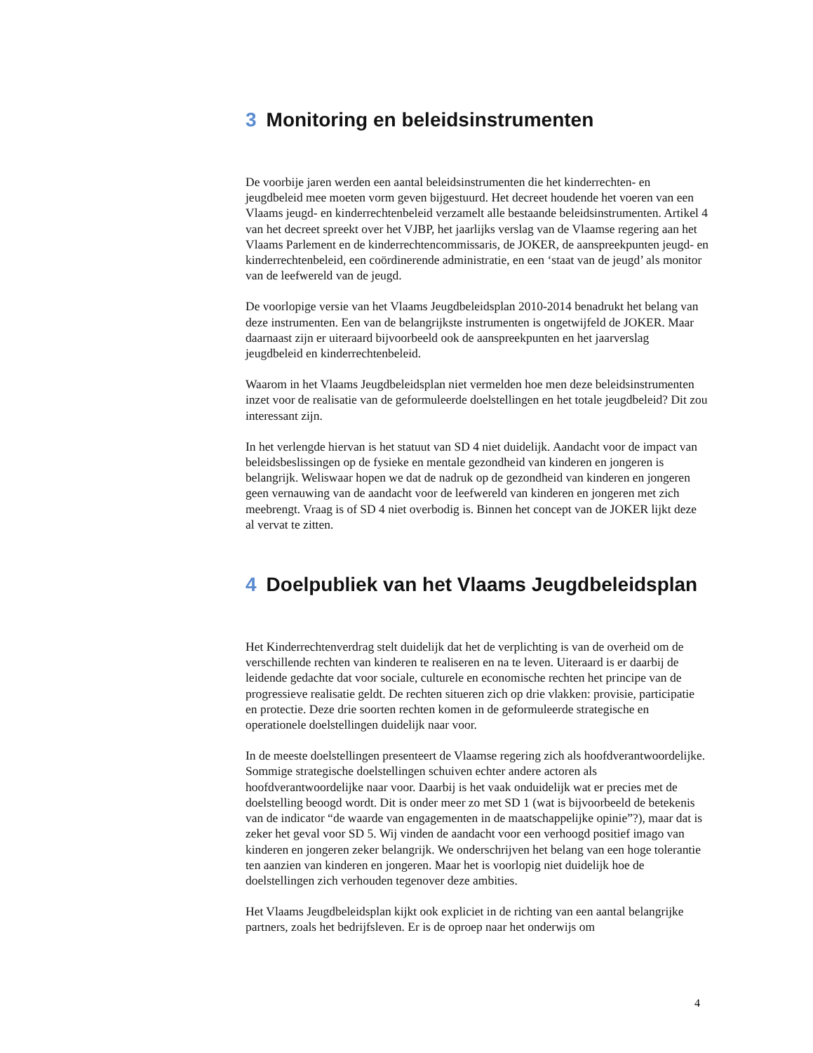3 Monitoring en beleidsinstrumenten
De voorbije jaren werden een aantal beleidsinstrumenten die het kinderrechten- en jeugdbeleid mee moeten vorm geven bijgestuurd. Het decreet houdende het voeren van een Vlaams jeugd- en kinderrechtenbeleid verzamelt alle bestaande beleidsinstrumenten. Artikel 4 van het decreet spreekt over het VJBP, het jaarlijks verslag van de Vlaamse regering aan het Vlaams Parlement en de kinderrechtencommissaris, de JOKER, de aanspreekpunten jeugd- en kinderrechtenbeleid, een coördinerende administratie, en een ‘staat van de jeugd’ als monitor van de leefwereld van de jeugd.
De voorlopige versie van het Vlaams Jeugdbeleidsplan 2010-2014 benadrukt het belang van deze instrumenten. Een van de belangrijkste instrumenten is ongetwijfeld de JOKER. Maar daarnaast zijn er uiteraard bijvoorbeeld ook de aanspreekpunten en het jaarverslag jeugdbeleid en kinderrechtenbeleid.
Waarom in het Vlaams Jeugdbeleidsplan niet vermelden hoe men deze beleidsinstrumenten inzet voor de realisatie van de geformuleerde doelstellingen en het totale jeugdbeleid? Dit zou interessant zijn.
In het verlengde hiervan is het statuut van SD 4 niet duidelijk. Aandacht voor de impact van beleidsbeslissingen op de fysieke en mentale gezondheid van kinderen en jongeren is belangrijk. Weliswaar hopen we dat de nadruk op de gezondheid van kinderen en jongeren geen vernauwing van de aandacht voor de leefwereld van kinderen en jongeren met zich meebrengt. Vraag is of SD 4 niet overbodig is. Binnen het concept van de JOKER lijkt deze al vervat te zitten.
4 Doelpubliek van het Vlaams Jeugdbeleidsplan
Het Kinderrechtenverdrag stelt duidelijk dat het de verplichting is van de overheid om de verschillende rechten van kinderen te realiseren en na te leven. Uiteraard is er daarbij de leidende gedachte dat voor sociale, culturele en economische rechten het principe van de progressieve realisatie geldt. De rechten situeren zich op drie vlakken: provisie, participatie en protectie. Deze drie soorten rechten komen in de geformuleerde strategische en operationele doelstellingen duidelijk naar voor.
In de meeste doelstellingen presenteert de Vlaamse regering zich als hoofdverantwoordelijke. Sommige strategische doelstellingen schuiven echter andere actoren als hoofdverantwoordelijke naar voor. Daarbij is het vaak onduidelijk wat er precies met de doelstelling beoogd wordt. Dit is onder meer zo met SD 1 (wat is bijvoorbeeld de betekenis van de indicator “de waarde van engagementen in de maatschappelijke opinie”?), maar dat is zeker het geval voor SD 5. Wij vinden de aandacht voor een verhoogd positief imago van kinderen en jongeren zeker belangrijk. We onderschrijven het belang van een hoge tolerantie ten aanzien van kinderen en jongeren. Maar het is voorlopig niet duidelijk hoe de doelstellingen zich verhouden tegenover deze ambities.
Het Vlaams Jeugdbeleidsplan kijkt ook expliciet in de richting van een aantal belangrijke partners, zoals het bedrijfsleven. Er is de oproep naar het onderwijs om
4